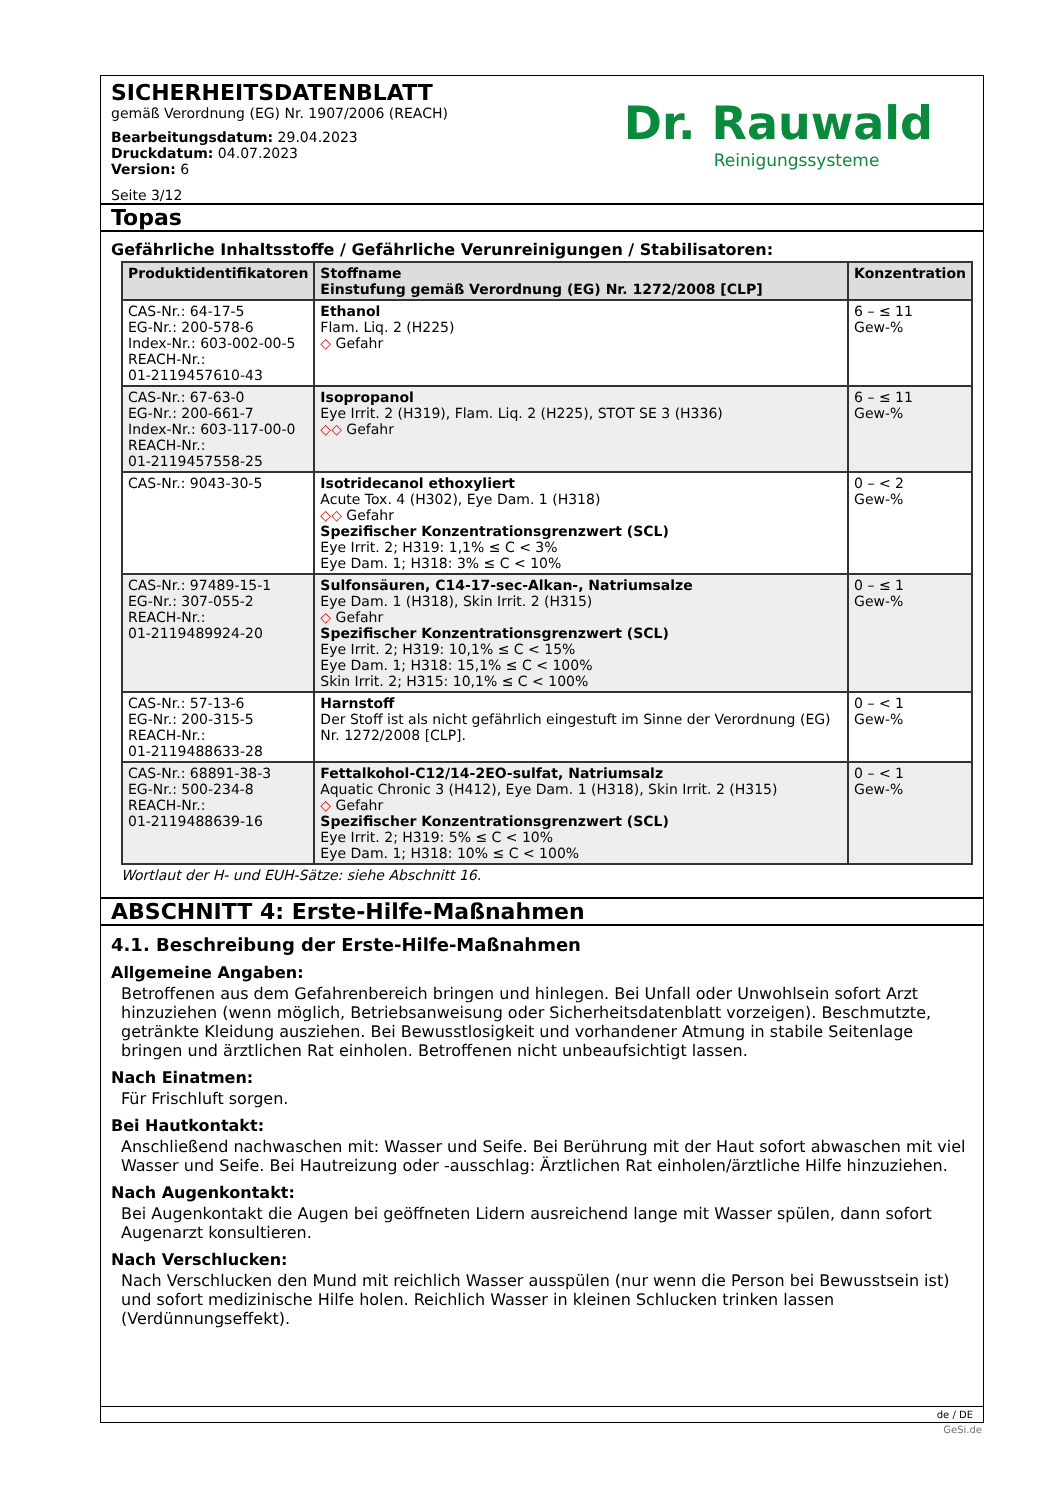SICHERHEITSDATENBLATT
gemäß Verordnung (EG) Nr. 1907/2006 (REACH)
Bearbeitungsdatum: 29.04.2023
Druckdatum: 04.07.2023
Version: 6
Seite 3/12
Dr. Rauwald
Reinigungssysteme
Topas
Gefährliche Inhaltsstoffe / Gefährliche Verunreinigungen / Stabilisatoren:
| Produktidentifikatoren | Stoffname Einstufung gemäß Verordnung (EG) Nr. 1272/2008 [CLP] | Konzentration |
| --- | --- | --- |
| CAS-Nr.: 64-17-5 EG-Nr.: 200-578-6 Index-Nr.: 603-002-00-5 REACH-Nr.: 01-2119457610-43 | Ethanol Flam. Liq. 2 (H225) ◇ Gefahr | 6 – ≤ 11 Gew-% |
| CAS-Nr.: 67-63-0 EG-Nr.: 200-661-7 Index-Nr.: 603-117-00-0 REACH-Nr.: 01-2119457558-25 | Isopropanol Eye Irrit. 2 (H319), Flam. Liq. 2 (H225), STOT SE 3 (H336) ◇◇ Gefahr | 6 – ≤ 11 Gew-% |
| CAS-Nr.: 9043-30-5 | Isotridecanol ethoxyliert Acute Tox. 4 (H302), Eye Dam. 1 (H318) ◇◇ Gefahr Spezifischer Konzentrationsgrenzwert (SCL) Eye Irrit. 2; H319: 1,1% ≤ C < 3% Eye Dam. 1; H318: 3% ≤ C < 10% | 0 – < 2 Gew-% |
| CAS-Nr.: 97489-15-1 EG-Nr.: 307-055-2 REACH-Nr.: 01-2119489924-20 | Sulfonsäuren, C14-17-sec-Alkan-, Natriumsalze Eye Dam. 1 (H318), Skin Irrit. 2 (H315) ◇ Gefahr Spezifischer Konzentrationsgrenzwert (SCL) Eye Irrit. 2; H319: 10,1% ≤ C < 15% Eye Dam. 1; H318: 15,1% ≤ C < 100% Skin Irrit. 2; H315: 10,1% ≤ C < 100% | 0 – ≤ 1 Gew-% |
| CAS-Nr.: 57-13-6 EG-Nr.: 200-315-5 REACH-Nr.: 01-2119488633-28 | Harnstoff Der Stoff ist als nicht gefährlich eingestuft im Sinne der Verordnung (EG) Nr. 1272/2008 [CLP]. | 0 – < 1 Gew-% |
| CAS-Nr.: 68891-38-3 EG-Nr.: 500-234-8 REACH-Nr.: 01-2119488639-16 | Fettalkohol-C12/14-2EO-sulfat, Natriumsalz Aquatic Chronic 3 (H412), Eye Dam. 1 (H318), Skin Irrit. 2 (H315) ◇ Gefahr Spezifischer Konzentrationsgrenzwert (SCL) Eye Irrit. 2; H319: 5% ≤ C < 10% Eye Dam. 1; H318: 10% ≤ C < 100% | 0 – < 1 Gew-% |
Wortlaut der H- und EUH-Sätze: siehe Abschnitt 16.
ABSCHNITT 4: Erste-Hilfe-Maßnahmen
4.1. Beschreibung der Erste-Hilfe-Maßnahmen
Allgemeine Angaben:
Betroffenen aus dem Gefahrenbereich bringen und hinlegen. Bei Unfall oder Unwohlsein sofort Arzt hinzuziehen (wenn möglich, Betriebsanweisung oder Sicherheitsdatenblatt vorzeigen). Beschmutzte, getränkte Kleidung ausziehen. Bei Bewusstlosigkeit und vorhandener Atmung in stabile Seitenlage bringen und ärztlichen Rat einholen. Betroffenen nicht unbeaufsichtigt lassen.
Nach Einatmen:
Für Frischluft sorgen.
Bei Hautkontakt:
Anschließend nachwaschen mit: Wasser und Seife. Bei Berührung mit der Haut sofort abwaschen mit viel Wasser und Seife. Bei Hautreizung oder -ausschlag: Ärztlichen Rat einholen/ärztliche Hilfe hinzuziehen.
Nach Augenkontakt:
Bei Augenkontakt die Augen bei geöffneten Lidern ausreichend lange mit Wasser spülen, dann sofort Augenarzt konsultieren.
Nach Verschlucken:
Nach Verschlucken den Mund mit reichlich Wasser ausspülen (nur wenn die Person bei Bewusstsein ist) und sofort medizinische Hilfe holen. Reichlich Wasser in kleinen Schlucken trinken lassen (Verdünnungseffekt).
de / DE
GeSi.de